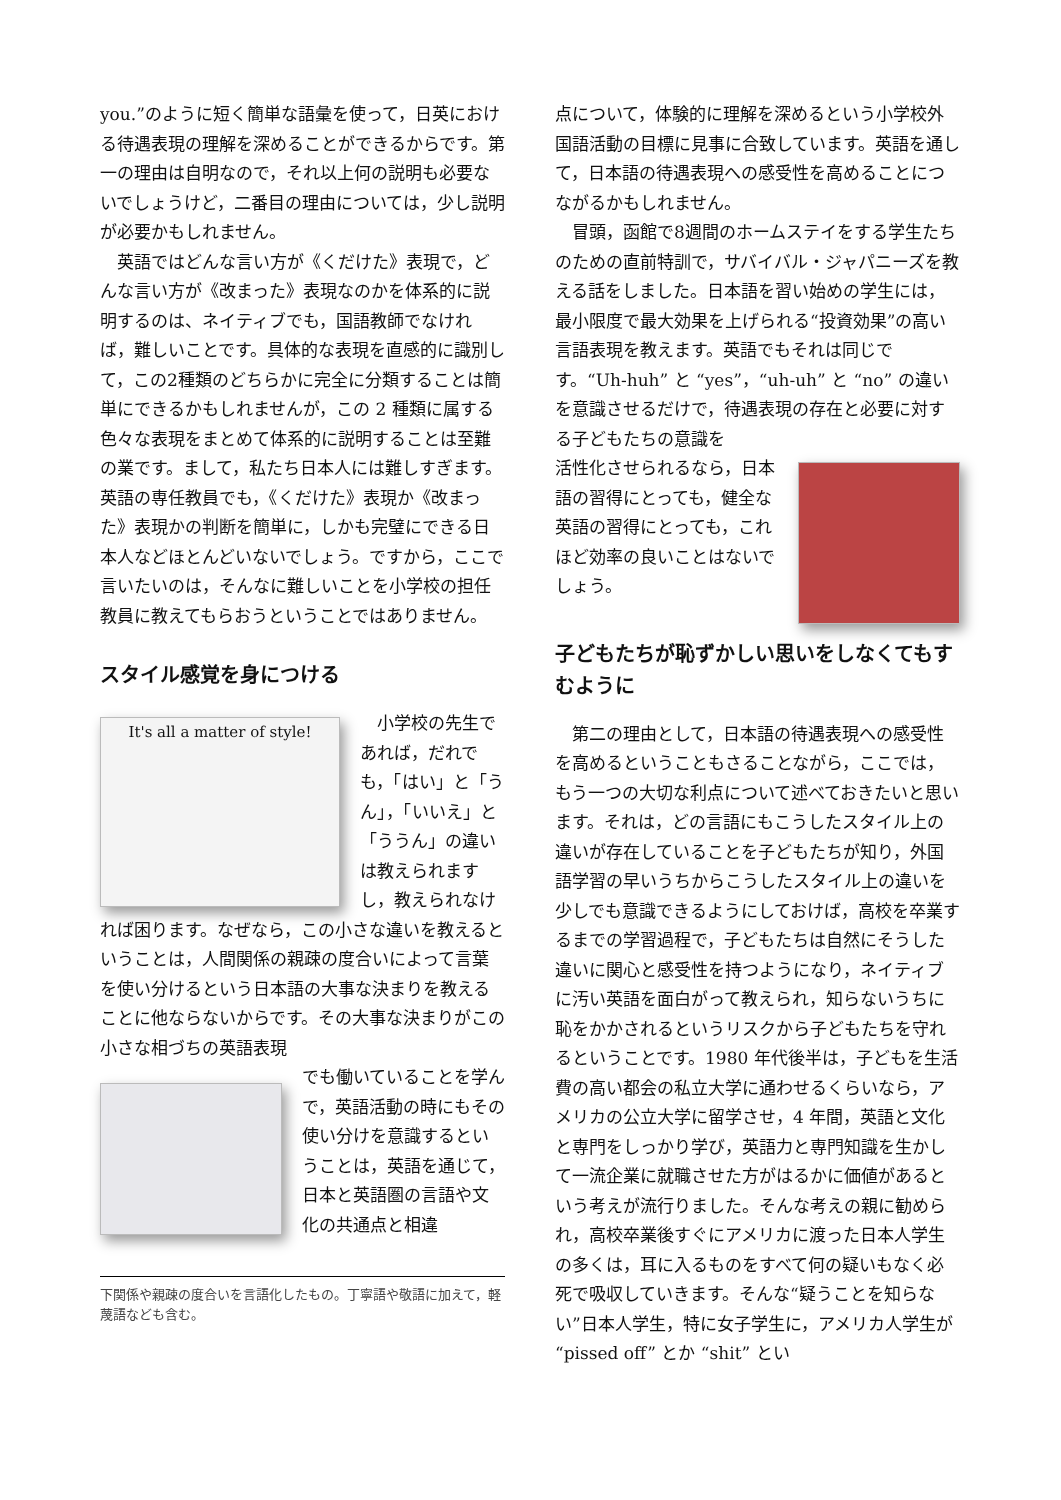you.”のように短く簡単な語彙を使って，日英における待遇表現の理解を深めることができるからです。第一の理由は自明なので，それ以上何の説明も必要ないでしょうけど，二番目の理由については，少し説明が必要かもしれません。
　英語ではどんな言い方が《くだけた》表現で，どんな言い方が《改まった》表現なのかを体系的に説明するのは、ネイティブでも，国語教師でなければ，難しいことです。具体的な表現を直感的に識別して，この2種類のどちらかに完全に分類することは簡単にできるかもしれませんが，この 2 種類に属する色々な表現をまとめて体系的に説明することは至難の業です。まして，私たち日本人には難しすぎます。英語の専任教員でも，《くだけた》表現か《改まった》表現かの判断を簡単に，しかも完璧にできる日本人などほとんどいないでしょう。ですから，ここで言いたいのは，そんなに難しいことを小学校の担任教員に教えてもらおうということではありません。
スタイル感覚を身につける
It's all a matter of style!
　小学校の先生であれば，だれでも，「はい」と「うん」，「いいえ」と「ううん」の違いは教えられますし，教えられなければ困ります。なぜなら，この小さな違いを教えるということは，人間関係の親疎の度合いによって言葉を使い分けるという日本語の大事な決まりを教えることに他ならないからです。その大事な決まりがこの小さな相づちの英語表現
でも働いていることを学んで，英語活動の時にもその使い分けを意識するということは，英語を通じて，日本と英語圏の言語や文化の共通点と相違
下関係や親疎の度合いを言語化したもの。丁寧語や敬語に加えて，軽蔑語なども含む。
点について，体験的に理解を深めるという小学校外国語活動の目標に見事に合致しています。英語を通して，日本語の待遇表現への感受性を高めることにつながるかもしれません。
　冒頭，函館で8週間のホームステイをする学生たちのための直前特訓で，サバイバル・ジャパニーズを教える話をしました。日本語を習い始めの学生には，最小限度で最大効果を上げられる“投資効果”の高い言語表現を教えます。英語でもそれは同じです。“Uh-huh” と “yes”，“uh-uh” と “no” の違いを意識させるだけで，待遇表現の存在と必要に対する子どもたちの意識を
活性化させられるなら，日本語の習得にとっても，健全な英語の習得にとっても，これほど効率の良いことはないでしょう。
子どもたちが恥ずかしい思いをしなくてもすむように
　第二の理由として，日本語の待遇表現への感受性を高めるということもさることながら，ここでは，もう一つの大切な利点について述べておきたいと思います。それは，どの言語にもこうしたスタイル上の違いが存在していることを子どもたちが知り，外国語学習の早いうちからこうしたスタイル上の違いを少しでも意識できるようにしておけば，高校を卒業するまでの学習過程で，子どもたちは自然にそうした違いに関心と感受性を持つようになり，ネイティブに汚い英語を面白がって教えられ，知らないうちに恥をかかされるというリスクから子どもたちを守れるということです。1980 年代後半は，子どもを生活費の高い都会の私立大学に通わせるくらいなら，アメリカの公立大学に留学させ，4 年間，英語と文化と専門をしっかり学び，英語力と専門知識を生かして一流企業に就職させた方がはるかに価値があるという考えが流行りました。そんな考えの親に勧められ，高校卒業後すぐにアメリカに渡った日本人学生の多くは，耳に入るものをすべて何の疑いもなく必死で吸収していきます。そんな“疑うことを知らない”日本人学生，特に女子学生に，アメリカ人学生が “pissed off” とか “shit” とい